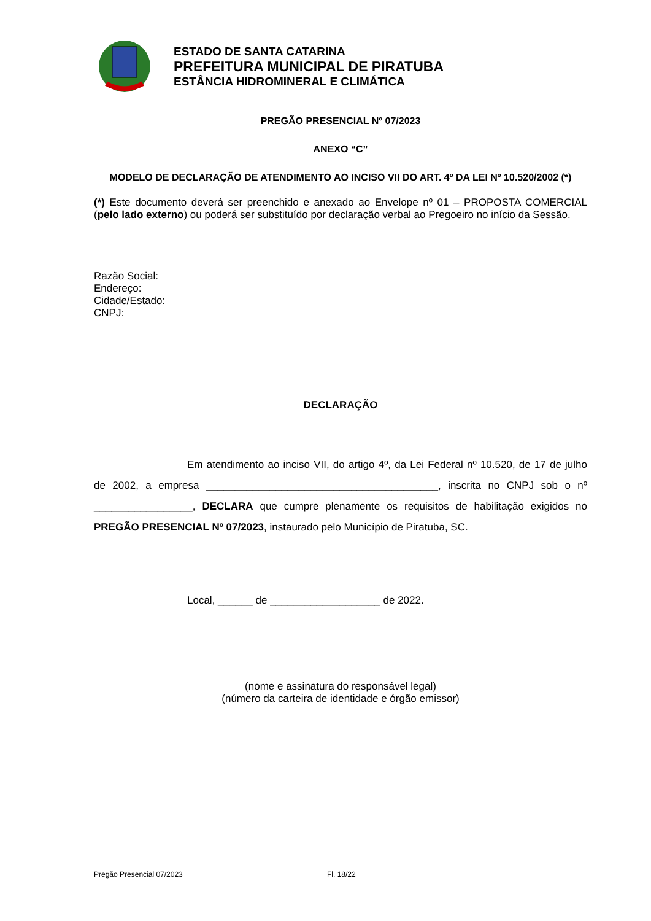ESTADO DE SANTA CATARINA
PREFEITURA MUNICIPAL DE PIRATUBA
ESTÂNCIA HIDROMINERAL E CLIMÁTICA
PREGÃO PRESENCIAL Nº 07/2023
ANEXO “C”
MODELO DE DECLARAÇÃO DE ATENDIMENTO AO INCISO VII DO ART. 4º DA LEI Nº 10.520/2002 (*)
(*) Este documento deverá ser preenchido e anexado ao Envelope nº 01 – PROPOSTA COMERCIAL (pelo lado externo) ou poderá ser substituído por declaração verbal ao Pregoeiro no início da Sessão.
Razão Social:
Endereço:
Cidade/Estado:
CNPJ:
DECLARAÇÃO
Em atendimento ao inciso VII, do artigo 4º, da Lei Federal nº 10.520, de 17 de julho de 2002, a empresa ________________________________________, inscrita no CNPJ sob o nº _________________, DECLARA que cumpre plenamente os requisitos de habilitação exigidos no PREGÃO PRESENCIAL Nº 07/2023, instaurado pelo Município de Piratuba, SC.
Local, ______ de ___________________ de 2022.
(nome e assinatura do responsável legal)
(número da carteira de identidade e órgão emissor)
Pregão Presencial 07/2023 Fl. 18/22